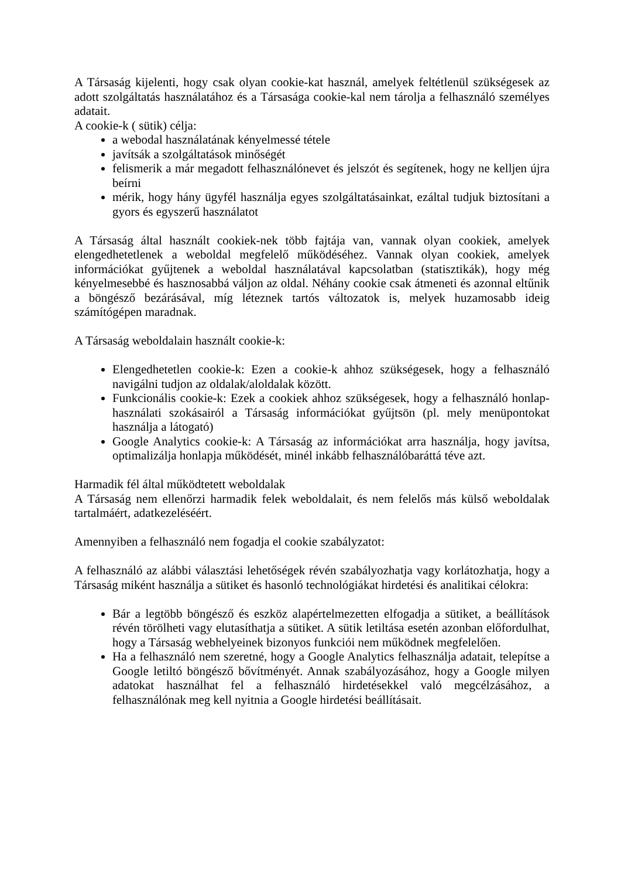A Társaság kijelenti, hogy csak olyan cookie-kat használ, amelyek feltétlenül szükségesek az adott szolgáltatás használatához és a Társasága cookie-kal nem tárolja a felhasználó személyes adatait.
A cookie-k ( sütik) célja:
a webodal használatának kényelmessé tétele
javítsák a szolgáltatások minőségét
felismerik a már megadott felhasználónevet és jelszót és segítenek, hogy ne kelljen újra beírni
mérik, hogy hány ügyfél használja egyes szolgáltatásainkat, ezáltal tudjuk biztosítani a gyors és egyszerű használatot
A Társaság által használt cookiek-nek több fajtája van, vannak olyan cookiek, amelyek elengedhetetlenek a weboldal megfelelő működéséhez. Vannak olyan cookiek, amelyek információkat gyűjtenek a weboldal használatával kapcsolatban (statisztikák), hogy még kényelmesebbé és hasznosabbá váljon az oldal. Néhány cookie csak átmeneti és azonnal eltűnik a böngésző bezárásával, míg léteznek tartós változatok is, melyek huzamosabb ideig számítógépen maradnak.
A Társaság weboldalain használt cookie-k:
Elengedhetetlen cookie-k: Ezen a cookie-k ahhoz szükségesek, hogy a felhasználó navigálni tudjon az oldalak/aloldalak között.
Funkcionális cookie-k: Ezek a cookiek ahhoz szükségesek, hogy a felhasználó honlap-használati szokásairól a Társaság információkat gyűjtsön (pl. mely menüpontokat használja a látogató)
Google Analytics cookie-k: A Társaság az információkat arra használja, hogy javítsa, optimalizálja honlapja működését, minél inkább felhasználóbaráttá téve azt.
Harmadik fél által működtetett weboldalak
A Társaság nem ellenőrzi harmadik felek weboldalait, és nem felelős más külső weboldalak tartalmáért, adatkezeléséért.
Amennyiben a felhasználó nem fogadja el cookie szabályzatot:
A felhasználó az alábbi választási lehetőségek révén szabályozhatja vagy korlátozhatja, hogy a Társaság miként használja a sütiket és hasonló technológiákat hirdetési és analitikai célokra:
Bár a legtöbb böngésző és eszköz alapértelmezetten elfogadja a sütiket, a beállítások révén törölheti vagy elutasíthatja a sütiket. A sütik letiltása esetén azonban előfordulhat, hogy a Társaság webhelyeinek bizonyos funkciói nem működnek megfelelően.
Ha a felhasználó nem szeretné, hogy a Google Analytics felhasználja adatait, telepítse a Google letiltó böngésző bővítményét. Annak szabályozásához, hogy a Google milyen adatokat használhat fel a felhasználó hirdetésekkel való megcélzásához, a felhasználónak meg kell nyitnia a Google hirdetési beállításait.